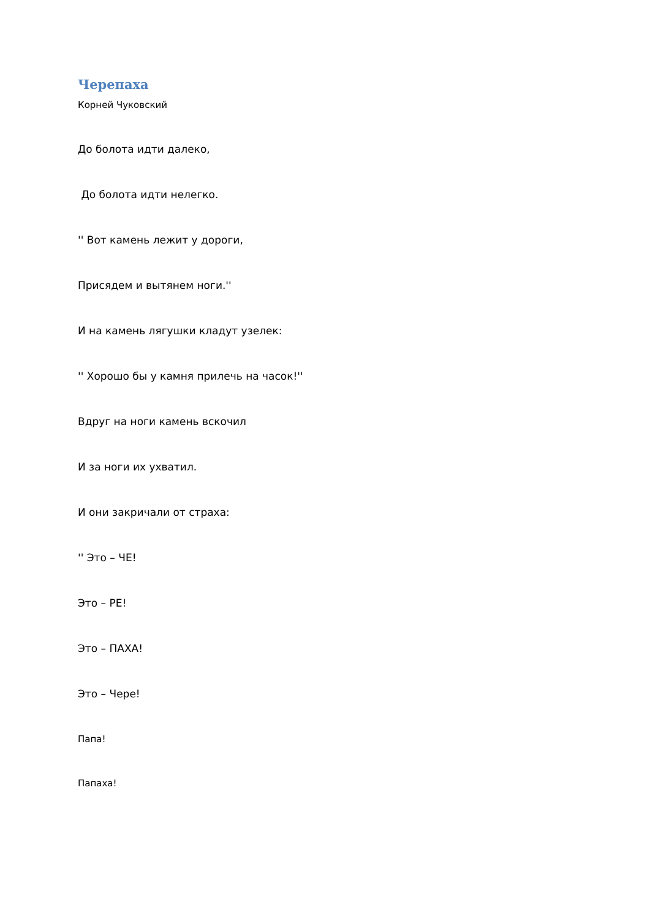Черепаха
Корней Чуковский
До болота идти далеко,
До болота идти нелегко.
'' Вот камень лежит у дороги,
Присядем и вытянем ноги.''
И на камень лягушки кладут узелек:
'' Хорошо бы у камня прилечь на часок!''
Вдруг на ноги камень вскочил
И за ноги их ухватил.
И они закричали от страха:
'' Это – ЧЕ!
Это – РЕ!
Это – ПАХА!
Это – Чере!
Папа!
Папаха!